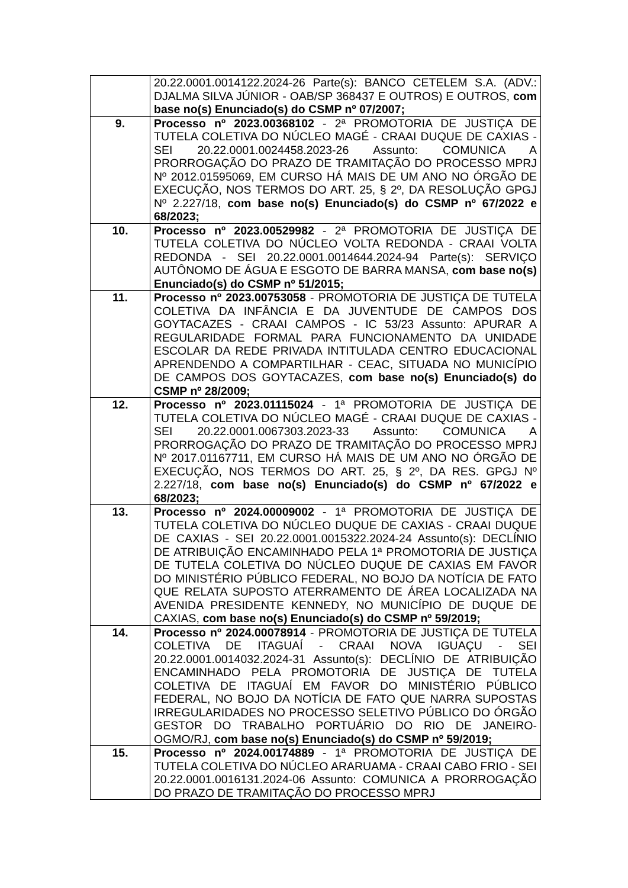| | 20.22.0001.0014122.2024-26 Parte(s): BANCO CETELEM S.A. (ADV.: DJALMA SILVA JÚNIOR - OAB/SP 368437 E OUTROS) E OUTROS, com base no(s) Enunciado(s) do CSMP nº 07/2007; |
| 9. | Processo nº 2023.00368102 - 2ª PROMOTORIA DE JUSTIÇA DE TUTELA COLETIVA DO NÚCLEO MAGÉ - CRAAI DUQUE DE CAXIAS - SEI 20.22.0001.0024458.2023-26 Assunto: COMUNICA A PRORROGAÇÃO DO PRAZO DE TRAMITAÇÃO DO PROCESSO MPRJ Nº 2012.01595069, EM CURSO HÁ MAIS DE UM ANO NO ÓRGÃO DE EXECUÇÃO, NOS TERMOS DO ART. 25, § 2º, DA RESOLUÇÃO GPGJ Nº 2.227/18, com base no(s) Enunciado(s) do CSMP nº 67/2022 e 68/2023; |
| 10. | Processo nº 2023.00529982 - 2ª PROMOTORIA DE JUSTIÇA DE TUTELA COLETIVA DO NÚCLEO VOLTA REDONDA - CRAAI VOLTA REDONDA - SEI 20.22.0001.0014644.2024-94 Parte(s): SERVIÇO AUTÔNOMO DE ÁGUA E ESGOTO DE BARRA MANSA, com base no(s) Enunciado(s) do CSMP nº 51/2015; |
| 11. | Processo nº 2023.00753058 - PROMOTORIA DE JUSTIÇA DE TUTELA COLETIVA DA INFÂNCIA E DA JUVENTUDE DE CAMPOS DOS GOYTACAZES - CRAAI CAMPOS - IC 53/23 Assunto: APURAR A REGULARIDADE FORMAL PARA FUNCIONAMENTO DA UNIDADE ESCOLAR DA REDE PRIVADA INTITULADA CENTRO EDUCACIONAL APRENDENDO A COMPARTILHAR - CEAC, SITUADA NO MUNICÍPIO DE CAMPOS DOS GOYTACAZES, com base no(s) Enunciado(s) do CSMP nº 28/2009; |
| 12. | Processo nº 2023.01115024 - 1ª PROMOTORIA DE JUSTIÇA DE TUTELA COLETIVA DO NÚCLEO MAGÉ - CRAAI DUQUE DE CAXIAS - SEI 20.22.0001.0067303.2023-33 Assunto: COMUNICA A PRORROGAÇÃO DO PRAZO DE TRAMITAÇÃO DO PROCESSO MPRJ Nº 2017.01167711, EM CURSO HÁ MAIS DE UM ANO NO ÓRGÃO DE EXECUÇÃO, NOS TERMOS DO ART. 25, § 2º, DA RES. GPGJ Nº 2.227/18, com base no(s) Enunciado(s) do CSMP nº 67/2022 e 68/2023; |
| 13. | Processo nº 2024.00009002 - 1ª PROMOTORIA DE JUSTIÇA DE TUTELA COLETIVA DO NÚCLEO DUQUE DE CAXIAS - CRAAI DUQUE DE CAXIAS - SEI 20.22.0001.0015322.2024-24 Assunto(s): DECLÍNIO DE ATRIBUIÇÃO ENCAMINHADO PELA 1ª PROMOTORIA DE JUSTIÇA DE TUTELA COLETIVA DO NÚCLEO DUQUE DE CAXIAS EM FAVOR DO MINISTÉRIO PÚBLICO FEDERAL, NO BOJO DA NOTÍCIA DE FATO QUE RELATA SUPOSTO ATERRAMENTO DE ÁREA LOCALIZADA NA AVENIDA PRESIDENTE KENNEDY, NO MUNICÍPIO DE DUQUE DE CAXIAS, com base no(s) Enunciado(s) do CSMP nº 59/2019; |
| 14. | Processo nº 2024.00078914 - PROMOTORIA DE JUSTIÇA DE TUTELA COLETIVA DE ITAGUAÍ - CRAAI NOVA IGUAÇU - SEI 20.22.0001.0014032.2024-31 Assunto(s): DECLÍNIO DE ATRIBUIÇÃO ENCAMINHADO PELA PROMOTORIA DE JUSTIÇA DE TUTELA COLETIVA DE ITAGUAÍ EM FAVOR DO MINISTÉRIO PÚBLICO FEDERAL, NO BOJO DA NOTÍCIA DE FATO QUE NARRA SUPOSTAS IRREGULARIDADES NO PROCESSO SELETIVO PÚBLICO DO ÓRGÃO GESTOR DO TRABALHO PORTUÁRIO DO RIO DE JANEIRO-OGMO/RJ, com base no(s) Enunciado(s) do CSMP nº 59/2019; |
| 15. | Processo nº 2024.00174889 - 1ª PROMOTORIA DE JUSTIÇA DE TUTELA COLETIVA DO NÚCLEO ARARUAMA - CRAAI CABO FRIO - SEI 20.22.0001.0016131.2024-06 Assunto: COMUNICA A PRORROGAÇÃO DO PRAZO DE TRAMITAÇÃO DO PROCESSO MPRJ |